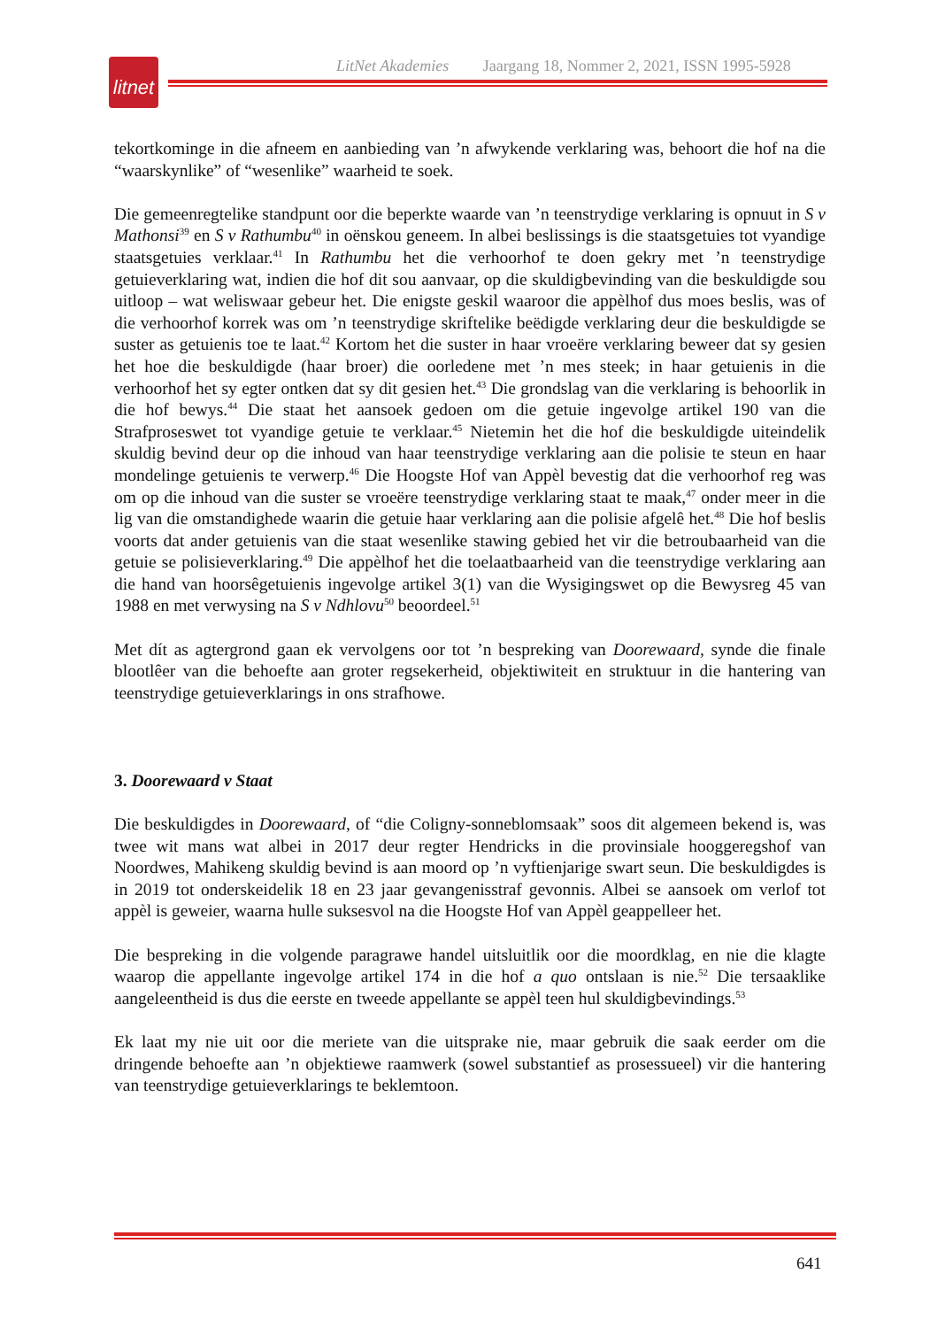litnet
LitNet Akademies Jaargang 18, Nommer 2, 2021, ISSN 1995-5928
tekortkominge in die afneem en aanbieding van ’n afwykende verklaring was, behoort die hof na die “waarskynlike” of “wesenlike” waarheid te soek.
Die gemeenregtelike standpunt oor die beperkte waarde van ’n teenstrydige verklaring is opnuut in S v Mathonsi<sup>39</sup> en S v Rathumbu<sup>40</sup> in oënskou geneem. In albei beslissings is die staatsgetuies tot vyandige staatsgetuies verklaar.<sup>41</sup> In Rathumbu het die verhoorhof te doen gekry met ’n teenstrydige getuieverklaring wat, indien die hof dit sou aanvaar, op die skuldigbevinding van die beskuldigde sou uitloop – wat weliswaar gebeur het. Die enigste geskil waaroor die appèlhof dus moes beslis, was of die verhoorhof korrek was om ’n teenstrydige skriftelike beëdigde verklaring deur die beskuldigde se suster as getuienis toe te laat.<sup>42</sup> Kortom het die suster in haar vroeëre verklaring beweer dat sy gesien het hoe die beskuldigde (haar broer) die oorledene met ’n mes steek; in haar getuienis in die verhoorhof het sy egter ontken dat sy dit gesien het.<sup>43</sup> Die grondslag van die verklaring is behoorlik in die hof bewys.<sup>44</sup> Die staat het aansoek gedoen om die getuie ingevolge artikel 190 van die Strafproseswet tot vyandige getuie te verklaar.<sup>45</sup> Nietemin het die hof die beskuldigde uiteindelik skuldig bevind deur op die inhoud van haar teenstrydige verklaring aan die polisie te steun en haar mondelinge getuienis te verwerp.<sup>46</sup> Die Hoogste Hof van Appèl bevestig dat die verhoorhof reg was om op die inhoud van die suster se vroeëre teenstrydige verklaring staat te maak,<sup>47</sup> onder meer in die lig van die omstandighede waarin die getuie haar verklaring aan die polisie afgelê het.<sup>48</sup> Die hof beslis voorts dat ander getuienis van die staat wesenlike stawing gebied het vir die betroubaarheid van die getuie se polisieverklaring.<sup>49</sup> Die appèlhof het die toelaatbaarheid van die teenstrydige verklaring aan die hand van hoorsêgetuienis ingevolge artikel 3(1) van die Wysigingswet op die Bewysreg 45 van 1988 en met verwysing na S v Ndhlovu<sup>50</sup> beoordeel.<sup>51</sup>
Met dít as agtergrond gaan ek vervolgens oor tot ’n bespreking van Doorewaard, synde die finale blootlêer van die behoefte aan groter regsekerheid, objektiwiteit en struktuur in die hantering van teenstrydige getuieverklarings in ons strafhowe.
3. Doorewaard v Staat
Die beskuldigdes in Doorewaard, of “die Coligny-sonneblomsaak” soos dit algemeen bekend is, was twee wit mans wat albei in 2017 deur regter Hendricks in die provinsiale hooggeregshof van Noordwes, Mahikeng skuldig bevind is aan moord op ’n vyftienjarige swart seun. Die beskuldigdes is in 2019 tot onderskeidelik 18 en 23 jaar gevangenisstraf gevonnis. Albei se aansoek om verlof tot appèl is geweier, waarna hulle suksesvol na die Hoogste Hof van Appèl geappelleer het.
Die bespreking in die volgende paragrawe handel uitsluitlik oor die moordklag, en nie die klagte waarop die appellante ingevolge artikel 174 in die hof a quo ontslaan is nie.<sup>52</sup> Die tersaaklike aangeleentheid is dus die eerste en tweede appellante se appèl teen hul skuldigbevindings.<sup>53</sup>
Ek laat my nie uit oor die meriete van die uitsprake nie, maar gebruik die saak eerder om die dringende behoefte aan ’n objektiewe raamwerk (sowel substantief as prosessueel) vir die hantering van teenstrydige getuieverklarings te beklemtoon.
641